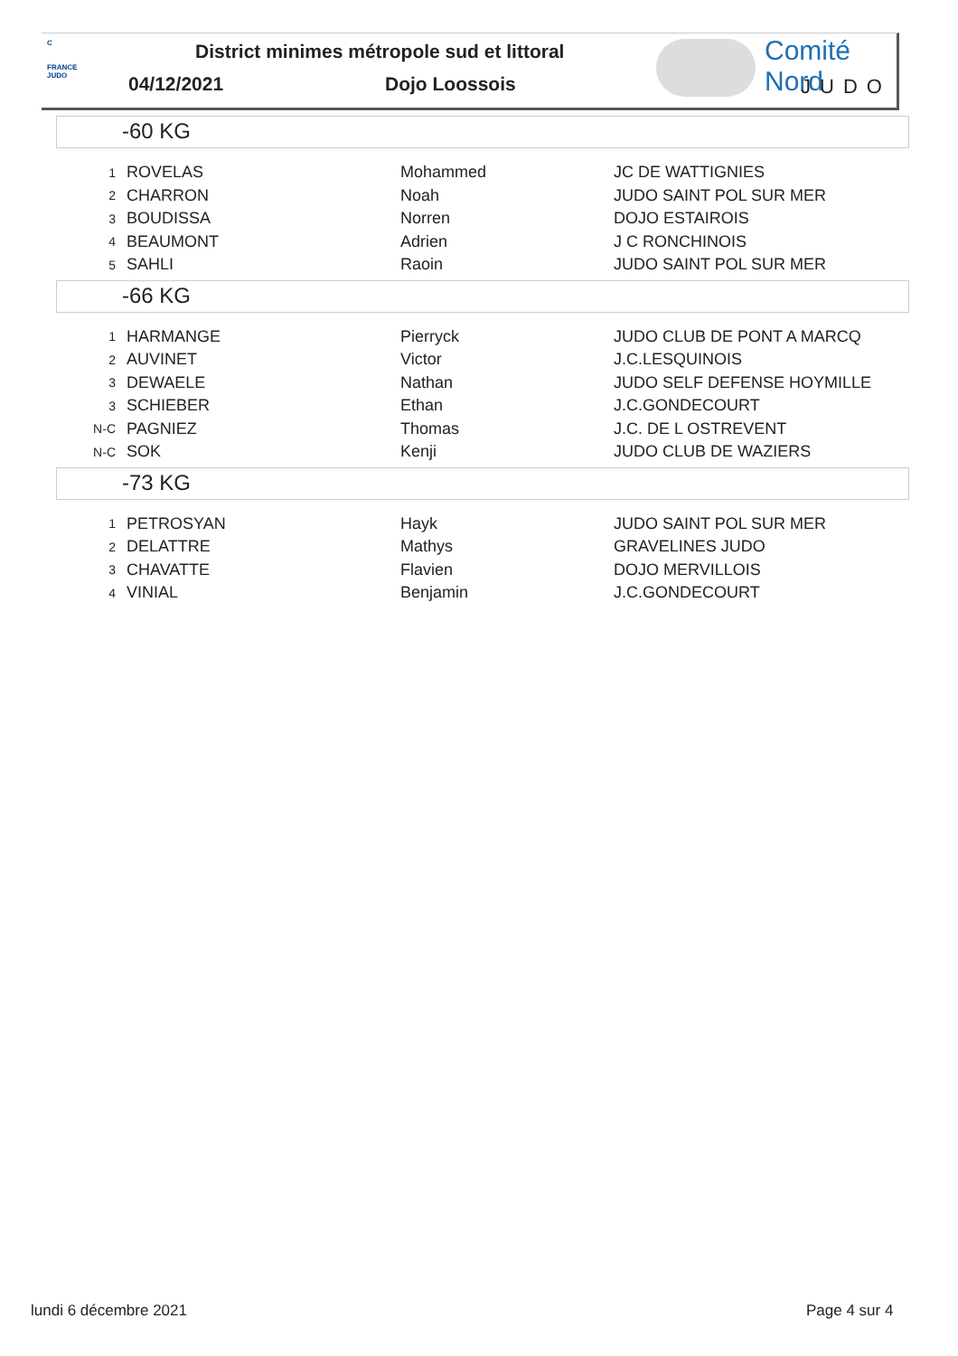C
FRANCE JUDO
District minimes métropole sud et littoral
04/12/2021 Dojo Loossois
Comité Nord
JUDO
-60 KG
| 1 | ROVELAS | Mohammed | JC DE WATTIGNIES |
| 2 | CHARRON | Noah | JUDO SAINT POL SUR MER |
| 3 | BOUDISSA | Norren | DOJO ESTAIROIS |
| 4 | BEAUMONT | Adrien | J C RONCHINOIS |
| 5 | SAHLI | Raoin | JUDO SAINT POL SUR MER |
-66 KG
| 1 | HARMANGE | Pierryck | JUDO CLUB DE PONT A MARCQ |
| 2 | AUVINET | Victor | J.C.LESQUINOIS |
| 3 | DEWAELE | Nathan | JUDO SELF DEFENSE HOYMILLE |
| 3 | SCHIEBER | Ethan | J.C.GONDECOURT |
| N-C | PAGNIEZ | Thomas | J.C. DE L OSTREVENT |
| N-C | SOK | Kenji | JUDO CLUB DE WAZIERS |
-73 KG
| 1 | PETROSYAN | Hayk | JUDO SAINT POL SUR MER |
| 2 | DELATTRE | Mathys | GRAVELINES JUDO |
| 3 | CHAVATTE | Flavien | DOJO MERVILLOIS |
| 4 | VINIAL | Benjamin | J.C.GONDECOURT |
lundi 6 décembre 2021 Page 4 sur 4